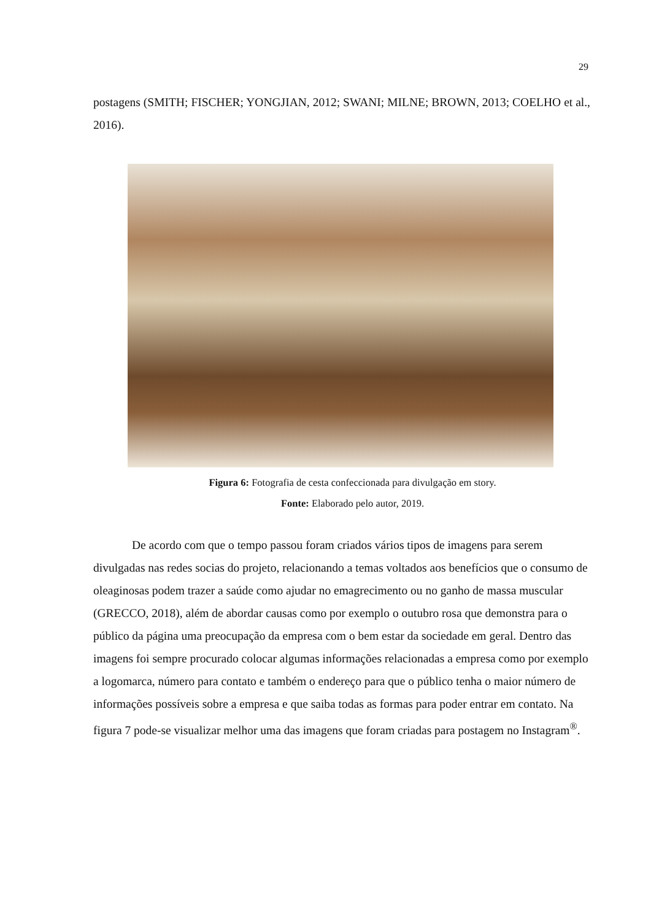29
postagens (SMITH; FISCHER; YONGJIAN, 2012; SWANI; MILNE; BROWN, 2013; COELHO et al., 2016).
Figura 6: Fotografia de cesta confeccionada para divulgação em story.
Fonte: Elaborado pelo autor, 2019.
De acordo com que o tempo passou foram criados vários tipos de imagens para serem divulgadas nas redes socias do projeto, relacionando a temas voltados aos benefícios que o consumo de oleaginosas podem trazer a saúde como ajudar no emagrecimento ou no ganho de massa muscular (GRECCO, 2018), além de abordar causas como por exemplo o outubro rosa que demonstra para o público da página uma preocupação da empresa com o bem estar da sociedade em geral. Dentro das imagens foi sempre procurado colocar algumas informações relacionadas a empresa como por exemplo a logomarca, número para contato e também o endereço para que o público tenha o maior número de informações possíveis sobre a empresa e que saiba todas as formas para poder entrar em contato. Na figura 7 pode-se visualizar melhor uma das imagens que foram criadas para postagem no Instagram<sup>®</sup>.